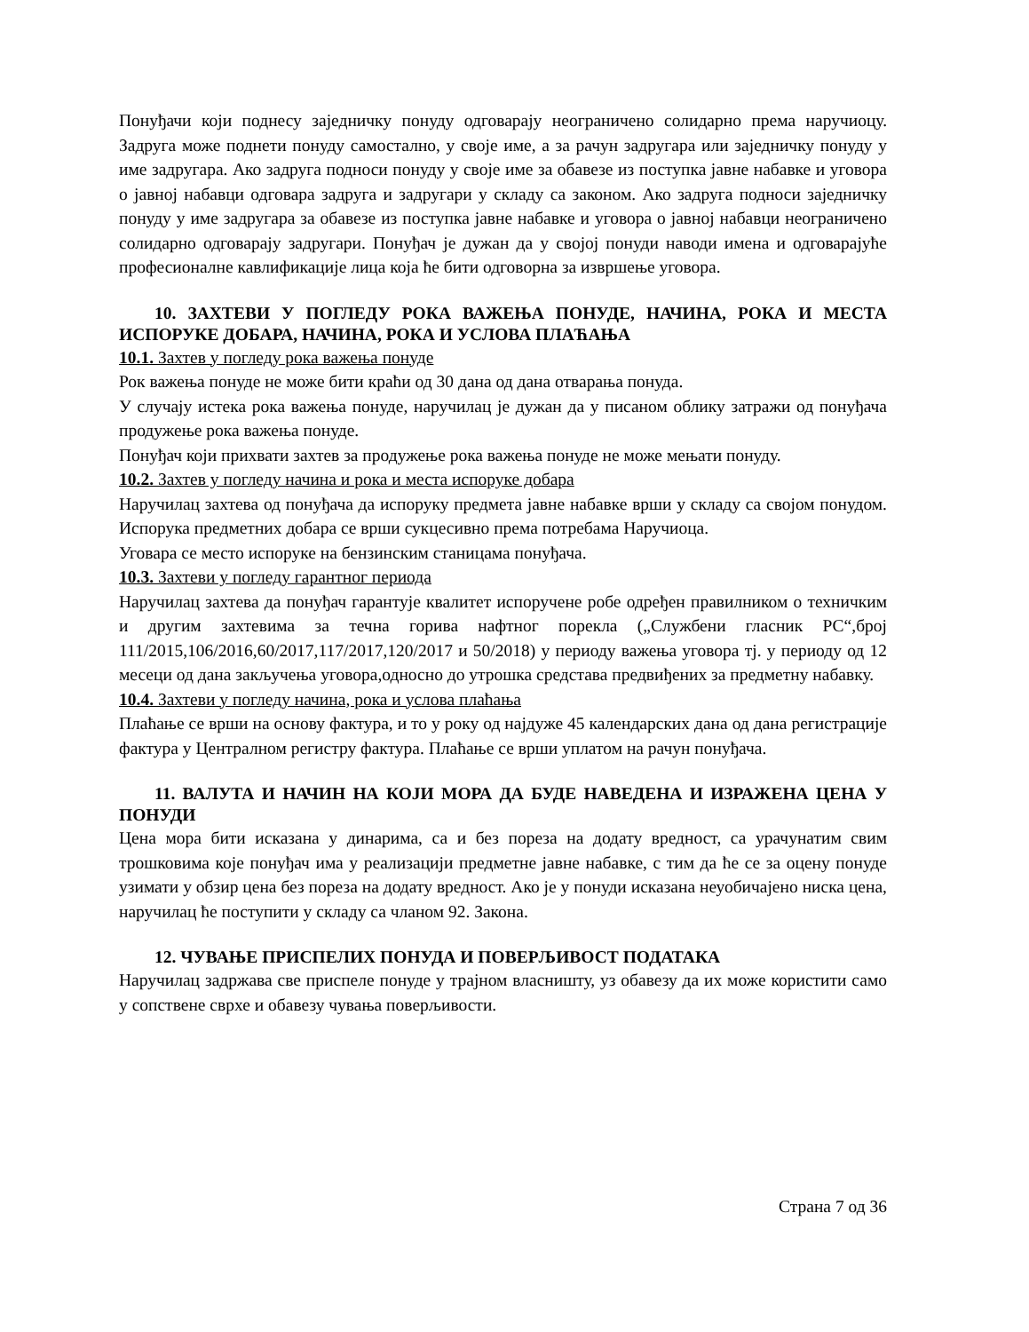Понуђачи који поднесу заједничку понуду одговарају неограничено солидарно према наручиоцу. Задруга може поднети понуду самостално, у своје име, а за рачун задругара или заједничку понуду у име задругара. Ако задруга подноси понуду у своје име за обавезе из поступка јавне набавке и уговора о јавној набавци одговара задруга и задругари у складу са законом. Ако задруга подноси заједничку понуду у име задругара за обавезе из поступка јавне набавке и уговора о јавној набавци неограничено солидарно одговарају задругари. Понуђач је дужан да у својој понуди наводи имена и одговарајуће професионалне кавлификације лица која ће бити одговорна за извршење уговора.
10. ЗАХТЕВИ У ПОГЛЕДУ РОКА ВАЖЕЊА ПОНУДЕ, НАЧИНА, РОКА И МЕСТА ИСПОРУКЕ ДОБАРА, НАЧИНА, РОКА И УСЛОВА ПЛАЋАЊА
10.1. Захтев у погледу рока важења понуде
Рок важења понуде не може бити краћи од 30 дана од дана отварања понуда.
У случају истека рока важења понуде, наручилац је дужан да у писаном облику затражи од понуђача продужење рока важења понуде.
Понуђач који прихвати захтев за продужење рока важења понуде не може мењати понуду.
10.2. Захтев у погледу начина и рока и места испоруке добара
Наручилац захтева од понуђача да испоруку предмета јавне набавке врши у складу са својом понудом. Испорука предметних добара се врши сукцесивно према потребама Наручиоца.
Уговара се место испоруке на бензинским станицама понуђача.
10.3. Захтеви у погледу гарантног периода
Наручилац захтева да понуђач гарантује квалитет испоручене робе одређен правилником о техничким и другим захтевима за течна горива нафтног порекла („Службени гласник РС“,број 111/2015,106/2016,60/2017,117/2017,120/2017 и 50/2018) у периоду важења уговора тј. у периоду од 12 месеци од дана закључења уговора,односно до утрошка средстава предвиђених за предметну набавку.
10.4. Захтеви у погледу начина, рока и услова плаћања
Плаћање се врши на основу фактура, и то у року од најдуже 45 календарских дана од дана регистрације фактура у Централном регистру фактура. Плаћање се врши уплатом на рачун понуђача.
11. ВАЛУТА И НАЧИН НА КОЈИ МОРА ДА БУДЕ НАВЕДЕНА И ИЗРАЖЕНА ЦЕНА У ПОНУДИ
Цена мора бити исказана у динарима, са и без пореза на додату вредност, са урачунатим свим трошковима које понуђач има у реализацији предметне јавне набавке, с тим да ће се за оцену понуде узимати у обзир цена без пореза на додату вредност. Ако је у понуди исказана неуобичајено ниска цена, наручилац ће поступити у складу са чланом 92. Закона.
12. ЧУВАЊЕ ПРИСПЕЛИХ ПОНУДА И ПОВЕРЉИВОСТ ПОДАТАКА
Наручилац задржава све приспеле понуде у трајном власништу, уз обавезу да их може користити само у сопствене сврхе и обавезу чувања поверљивости.
Страна 7 од 36